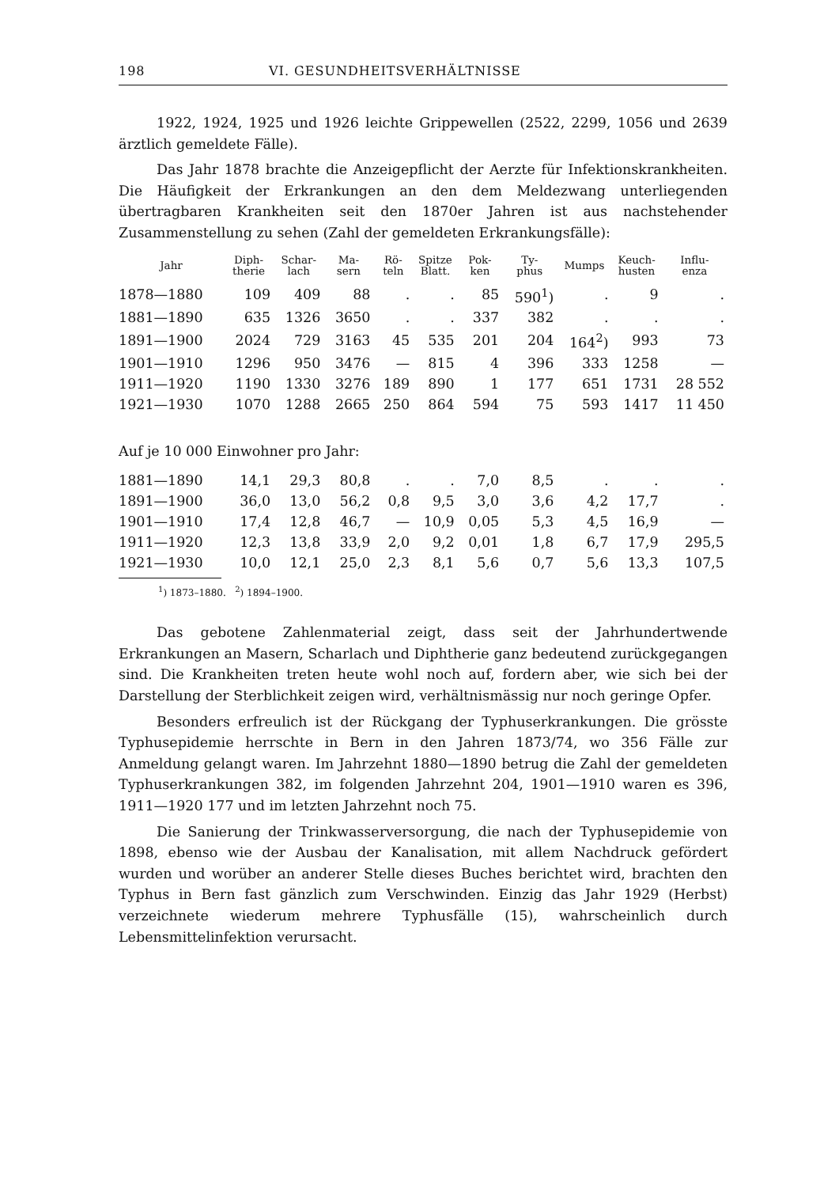198 VI. GESUNDHEITSVERHÄLTNISSE
1922, 1924, 1925 und 1926 leichte Grippewellen (2522, 2299, 1056 und 2639 ärztlich gemeldete Fälle).
Das Jahr 1878 brachte die Anzeigepflicht der Aerzte für Infektionskrankheiten. Die Häufigkeit der Erkrankungen an den dem Meldezwang unterliegenden übertragbaren Krankheiten seit den 1870er Jahren ist aus nachstehender Zusammenstellung zu sehen (Zahl der gemeldeten Erkrankungsfälle):
| Jahr | Diph- therie | Schar- lach | Ma- sern | Rö- teln | Spitze Blatt. | Pok- ken | Ty- phus | Mumps | Keuch- husten | Influ- enza |
| --- | --- | --- | --- | --- | --- | --- | --- | --- | --- | --- |
| 1878—1880 | 109 | 409 | 88 | . | . | 85 | 590<sup>1</sup>) | . | 9 | . |
| 1881—1890 | 635 | 1326 | 3650 | . | . | 337 | 382 | . | . | . |
| 1891—1900 | 2024 | 729 | 3163 | 45 | 535 | 201 | 204 | 164<sup>2</sup>) | 993 | 73 |
| 1901—1910 | 1296 | 950 | 3476 | — | 815 | 4 | 396 | 333 | 1258 | — |
| 1911—1920 | 1190 | 1330 | 3276 | 189 | 890 | 1 | 177 | 651 | 1731 | 28 552 |
| 1921—1930 | 1070 | 1288 | 2665 | 250 | 864 | 594 | 75 | 593 | 1417 | 11 450 |
| Auf je 10 000 Einwohner pro Jahr: | | | | | | | | | | |
| 1881—1890 | 14,1 | 29,3 | 80,8 | . | . | 7,0 | 8,5 | . | . | . |
| 1891—1900 | 36,0 | 13,0 | 56,2 | 0,8 | 9,5 | 3,0 | 3,6 | 4,2 | 17,7 | . |
| 1901—1910 | 17,4 | 12,8 | 46,7 | — | 10,9 | 0,05 | 5,3 | 4,5 | 16,9 | — |
| 1911—1920 | 12,3 | 13,8 | 33,9 | 2,0 | 9,2 | 0,01 | 1,8 | 6,7 | 17,9 | 295,5 |
| 1921—1930 | 10,0 | 12,1 | 25,0 | 2,3 | 8,1 | 5,6 | 0,7 | 5,6 | 13,3 | 107,5 |
<sup>1</sup>) 1873–1880. <sup>2</sup>) 1894–1900.
Das gebotene Zahlenmaterial zeigt, dass seit der Jahrhundertwende Erkrankungen an Masern, Scharlach und Diphtherie ganz bedeutend zurückgegangen sind. Die Krankheiten treten heute wohl noch auf, fordern aber, wie sich bei der Darstellung der Sterblichkeit zeigen wird, verhältnismässig nur noch geringe Opfer.
Besonders erfreulich ist der Rückgang der Typhuserkrankungen. Die grösste Typhusepidemie herrschte in Bern in den Jahren 1873/74, wo 356 Fälle zur Anmeldung gelangt waren. Im Jahrzehnt 1880—1890 betrug die Zahl der gemeldeten Typhuserkrankungen 382, im folgenden Jahrzehnt 204, 1901—1910 waren es 396, 1911—1920 177 und im letzten Jahrzehnt noch 75.
Die Sanierung der Trinkwasserversorgung, die nach der Typhusepidemie von 1898, ebenso wie der Ausbau der Kanalisation, mit allem Nachdruck gefördert wurden und worüber an anderer Stelle dieses Buches berichtet wird, brachten den Typhus in Bern fast gänzlich zum Verschwinden. Einzig das Jahr 1929 (Herbst) verzeichnete wiederum mehrere Typhusfälle (15), wahrscheinlich durch Lebensmittelinfektion verursacht.